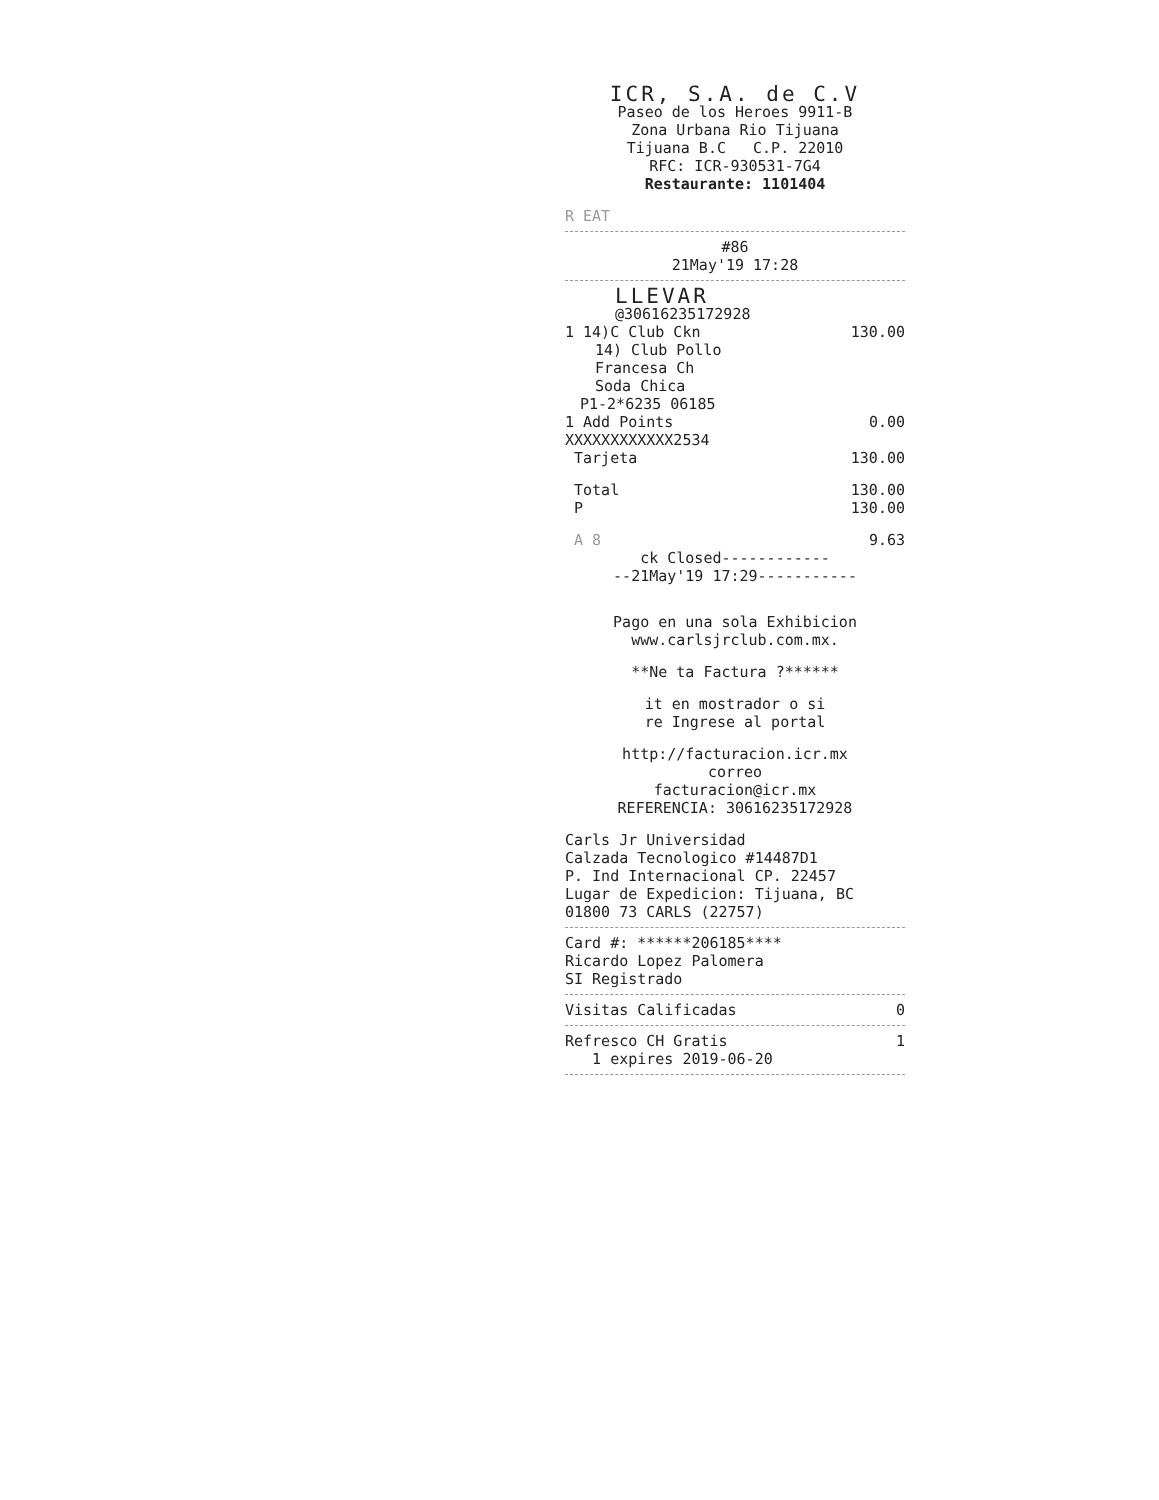ICR, S.A. de C.V
Paseo de los Heroes 9911-B
Zona Urbana Rio Tijuana
Tijuana B.C C.P. 22010
RFC: ICR-930531-7G4
Restaurante: 1101404
R EAT
#86
21May'19 17:28
LLEVAR
@30616235172928
1 14)C Club Ckn 130.00
14) Club Pollo
Francesa Ch
Soda Chica
P1-2*6235 06185
1 Add Points 0.00
XXXXXXXXXXXX2534
Tarjeta 130.00
Total 130.00
P 130.00
A 8 9.63
ck Closed------------
--21May'19 17:29-----------
Pago en una sola Exhibicion
www.carlsjrclub.com.mx.
**Ne ta Factura ?******
it en mostrador o si
re Ingrese al portal
http://facturacion.icr.mx
correo
facturacion@icr.mx
REFERENCIA: 30616235172928
Carls Jr Universidad
Calzada Tecnologico #14487D1
P. Ind Internacional CP. 22457
Lugar de Expedicion: Tijuana, BC
01800 73 CARLS (22757)
Card #: ******206185****
Ricardo Lopez Palomera
SI Registrado
Visitas Calificadas 0
Refresco CH Gratis 1
1 expires 2019-06-20